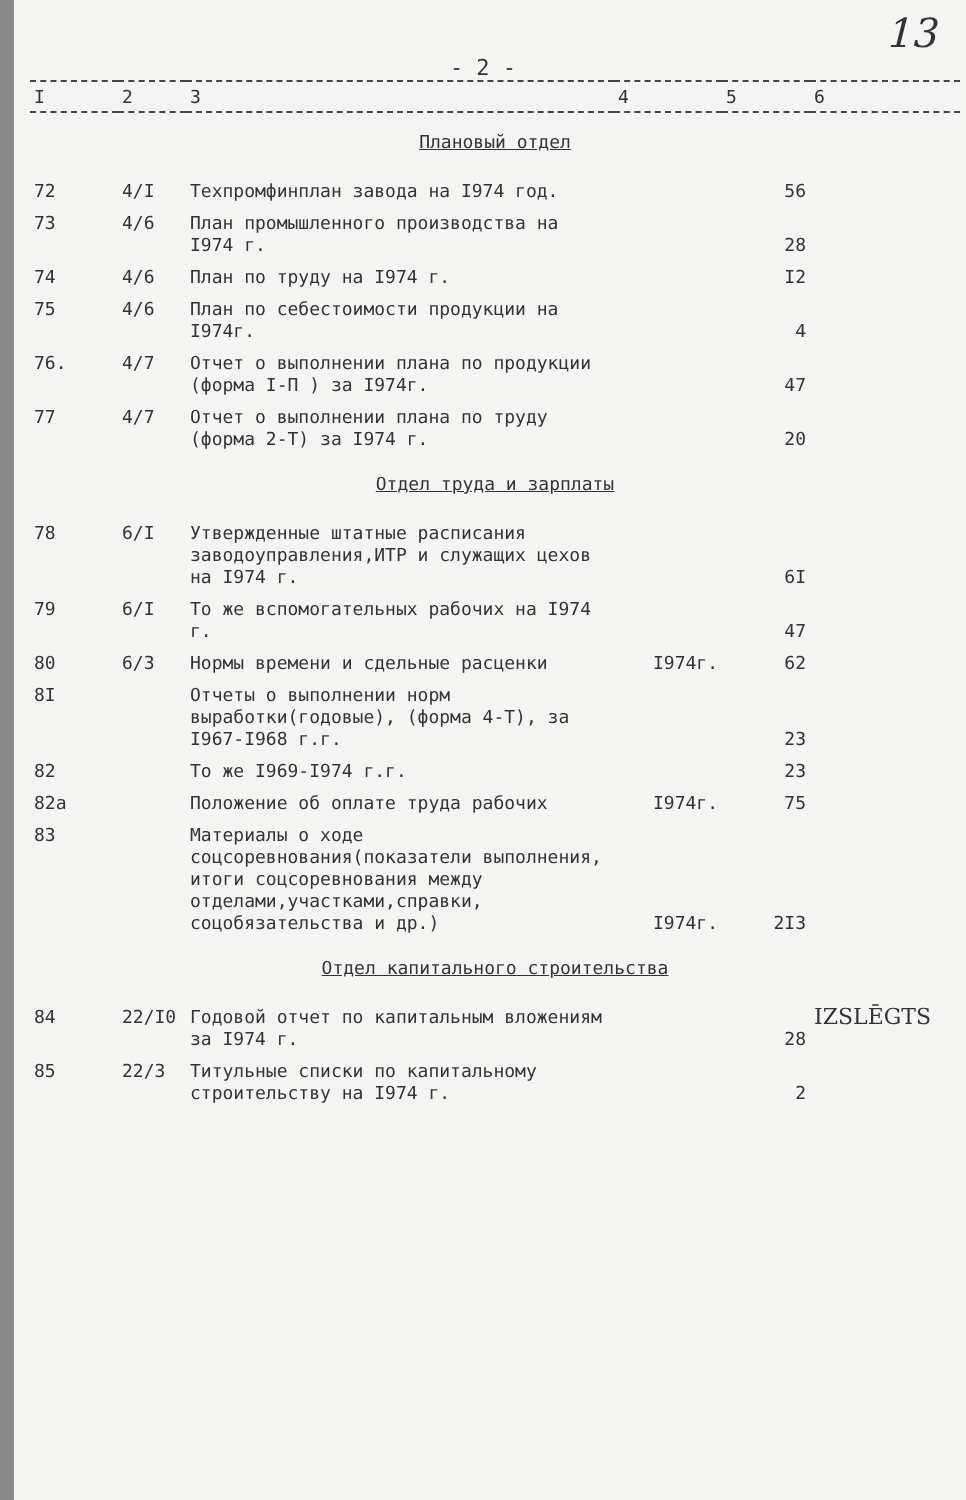13
- 2 -
| I | 2 | 3 | 4 | 5 | 6 |
| --- | --- | --- | --- | --- | --- |
| Плановый отдел | | | | | |
| 72 | 4/I | Техпромфинплан завода на I974 год. | | 56 | |
| 73 | 4/6 | План промышленного производства на I974 г. | | 28 | |
| 74 | 4/6 | План по труду на I974 г. | | I2 | |
| 75 | 4/6 | План по себестоимости продукции на I974г. | | 4 | |
| 76. | 4/7 | Отчет о выполнении плана по продукции (форма I-П ) за I974г. | | 47 | |
| 77 | 4/7 | Отчет о выполнении плана по труду (форма 2-Т) за I974 г. | | 20 | |
| Отдел труда и зарплаты | | | | | |
| 78 | 6/I | Утвержденные штатные расписания заводоуправления,ИТР и служащих цехов на I974 г. | | 6I | |
| 79 | 6/I | То же вспомогательных рабочих на I974 г. | | 47 | |
| 80 | 6/3 | Нормы времени и сдельные расценки | I974г. | 62 | |
| 8I | | Отчеты о выполнении норм выработки(годовые), (форма 4-Т), за I967-I968 г.г. | | 23 | |
| 82 | | То же I969-I974 г.г. | | 23 | |
| 82а | | Положение об оплате труда рабочих | I974г. | 75 | |
| 83 | | Материалы о ходе соцсоревнования(показатели выполнения, итоги соцсоревнования между отделами,участками,справки, соцобязательства и др.) | I974г. | 2I3 | |
| Отдел капитального строительства | | | | | |
| 84 | 22/I0 | Годовой отчет по капитальным вложениям за I974 г. | | 28 | IZSLĒGTS |
| 85 | 22/3 | Титульные списки по капитальному строительству на I974 г. | | 2 | |